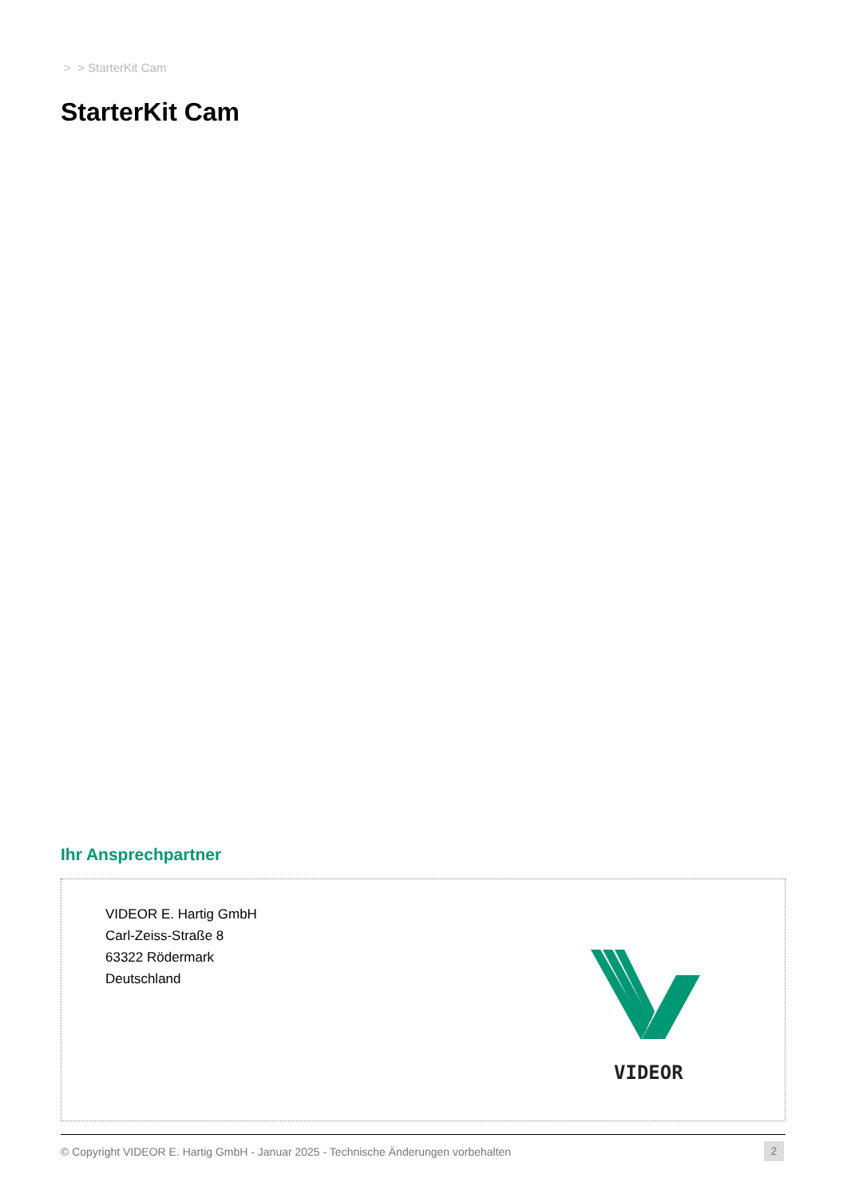> > StarterKit Cam
StarterKit Cam
Ihr Ansprechpartner
VIDEOR E. Hartig GmbH
Carl-Zeiss-Straße 8
63322 Rödermark
Deutschland
VIDEOR
© Copyright VIDEOR E. Hartig GmbH - Januar 2025 - Technische Änderungen vorbehalten
2